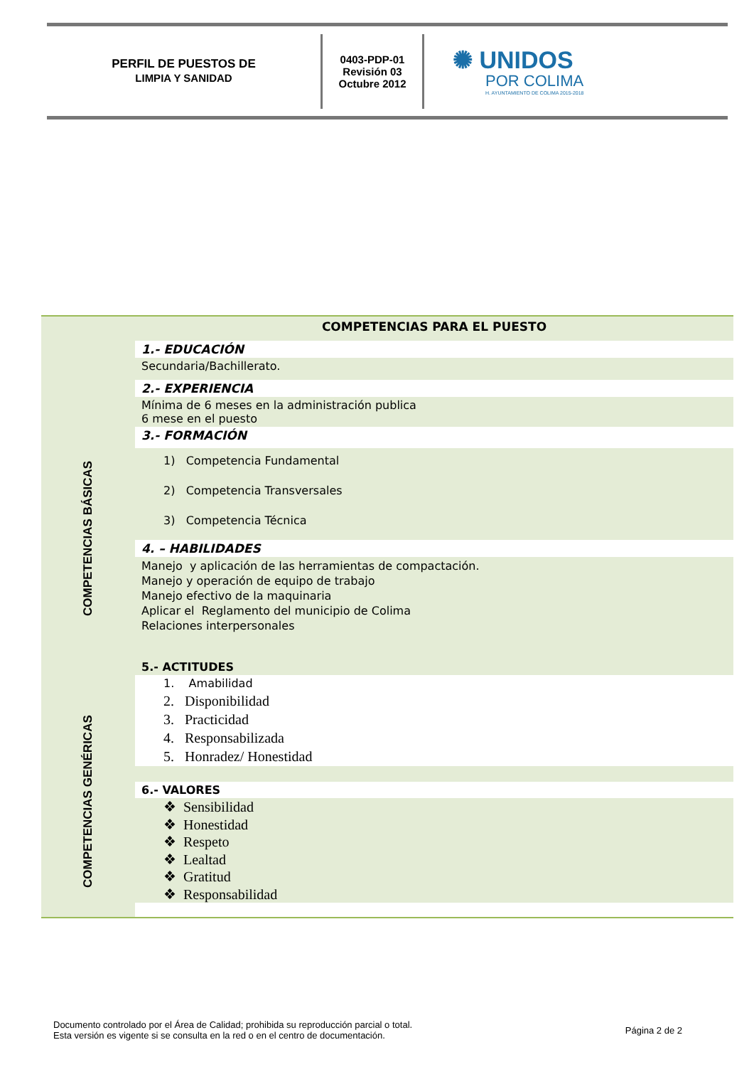PERFIL DE PUESTOS DE
LIMPIA Y SANIDAD
0403-PDP-01
Revisión 03
Octubre 2012
✺ UNIDOS
POR COLIMA
H. AYUNTAMIENTO DE COLIMA 2015-2018
COMPETENCIAS BÁSICAS
COMPETENCIAS GENÉRICAS
COMPETENCIAS PARA EL PUESTO
1.- EDUCACIÓN
Secundaria/Bachillerato.
2.- EXPERIENCIA
Mínima de 6 meses en la administración publica
6 mese en el puesto
3.- FORMACIÓN
1) Competencia Fundamental
2) Competencia Transversales
3) Competencia Técnica
4. – HABILIDADES
Manejo y aplicación de las herramientas de compactación.
Manejo y operación de equipo de trabajo
Manejo efectivo de la maquinaria
Aplicar el Reglamento del municipio de Colima
Relaciones interpersonales
5.- ACTITUDES
1. Amabilidad
2. Disponibilidad
3. Practicidad
4. Responsabilizada
5. Honradez/ Honestidad
6.- VALORES
❖ Sensibilidad
❖ Honestidad
❖ Respeto
❖ Lealtad
❖ Gratitud
❖ Responsabilidad
Documento controlado por el Área de Calidad; prohibida su reproducción parcial o total.
Esta versión es vigente si se consulta en la red o en el centro de documentación.
Página 2 de 2